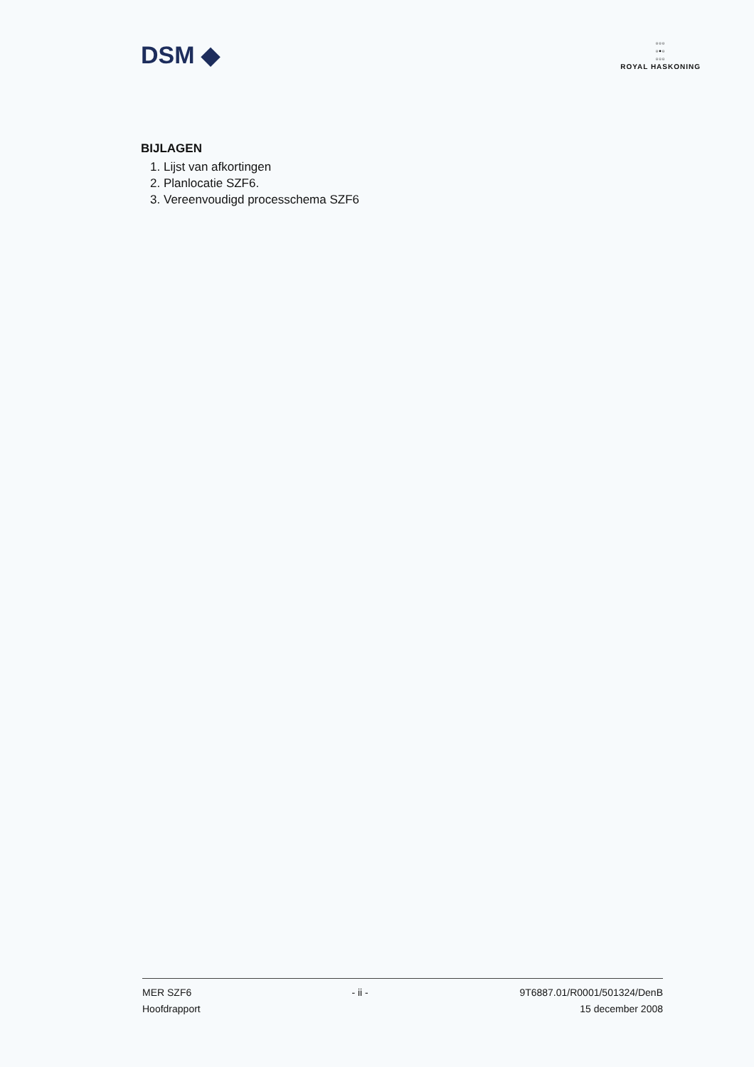DSM ◆
▫▫▫
▫•▫
▫▫▫
ROYAL HASKONING
BIJLAGEN
1. Lijst van afkortingen
2. Planlocatie SZF6.
3. Vereenvoudigd processchema SZF6
MER SZF6
Hoofdrapport
- ii - 9T6887.01/R0001/501324/DenB
15 december 2008